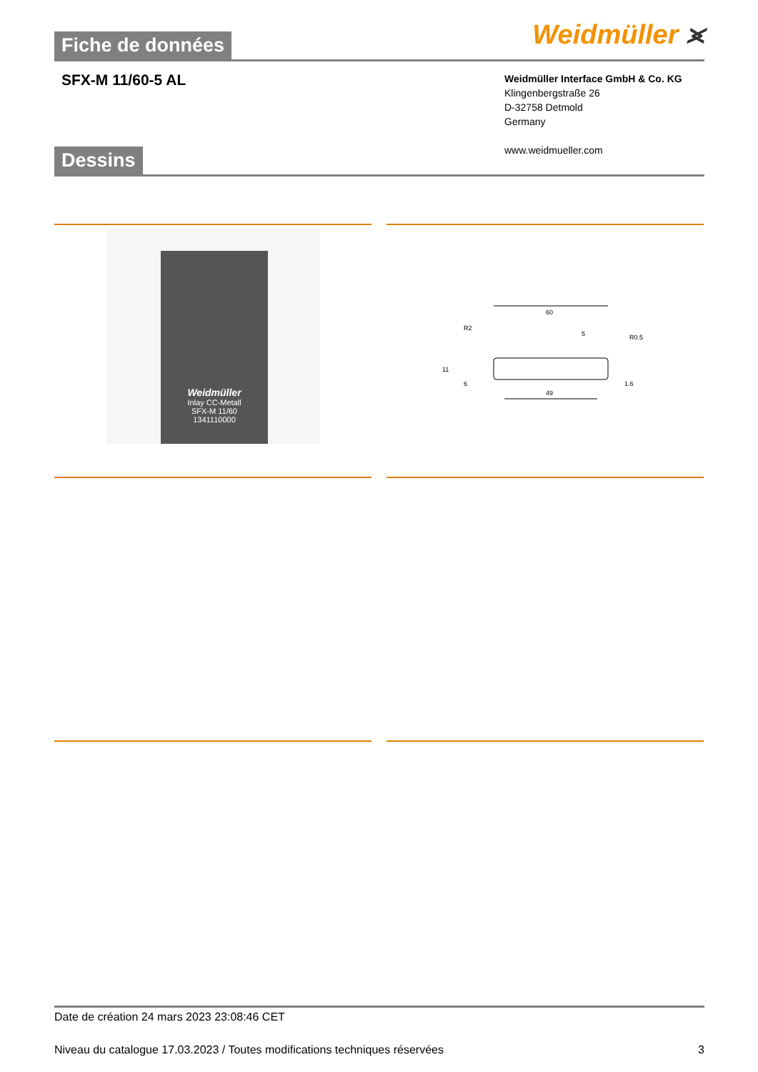Weidmüller ⪤
Fiche de données
SFX-M 11/60-5 AL
Weidmüller Interface GmbH & Co. KG
Klingenbergstraße 26
D-32758 Detmold
Germany
www.weidmueller.com
Dessins
Weidmüller
Inlay CC-Metall
SFX-M 11/60
1341110000
60
R2
5
R0.5
49
11
6
1.6
Date de création 24 mars 2023 23:08:46 CET
Niveau du catalogue 17.03.2023 / Toutes modifications techniques réservées 3